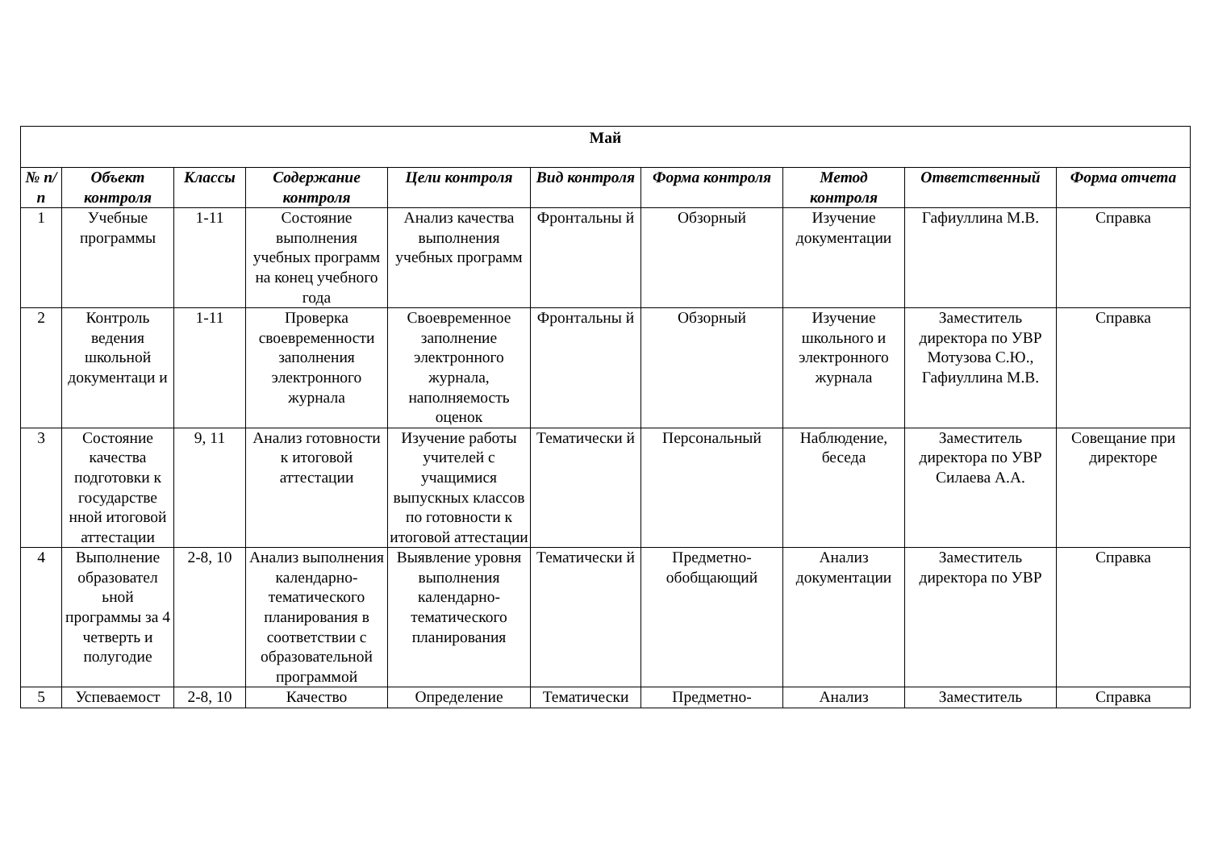| Май | | | | | | | | | |
| --- | --- | --- | --- | --- | --- | --- | --- | --- | --- |
| № п/п | Объект контроля | Классы | Содержание контроля | Цели контроля | Вид контроля | Форма контроля | Метод контроля | Ответственный | Форма отчета |
| 1 | Учебные программы | 1-11 | Состояние выполнения учебных программ на конец учебного года | Анализ качества выполнения учебных программ | Фронтальны й | Обзорный | Изучение документации | Гафиуллина М.В. | Справка |
| 2 | Контроль ведения школьной документаци и | 1-11 | Проверка своевременности заполнения электронного журнала | Своевременное заполнение электронного журнала, наполняемость оценок | Фронтальны й | Обзорный | Изучение школьного и электронного журнала | Заместитель директора по УВР Мотузова С.Ю., Гафиуллина М.В. | Справка |
| 3 | Состояние качества подготовки к государстве нной итоговой аттестации | 9, 11 | Анализ готовности к итоговой аттестации | Изучение работы учителей с учащимися выпускных классов по готовности к итоговой аттестации | Тематически й | Персональный | Наблюдение, беседа | Заместитель директора по УВР Силаева А.А. | Совещание при директоре |
| 4 | Выполнение образовател ьной программы за 4 четверть и полугодие | 2-8, 10 | Анализ выполнения календарно-тематического планирования в соответствии с образовательной программой | Выявление уровня выполнения календарно-тематического планирования | Тематически й | Предметно-обобщающий | Анализ документации | Заместитель директора по УВР | Справка |
| 5 | Успеваемост | 2-8, 10 | Качество | Определение | Тематически | Предметно- | Анализ | Заместитель | Справка |